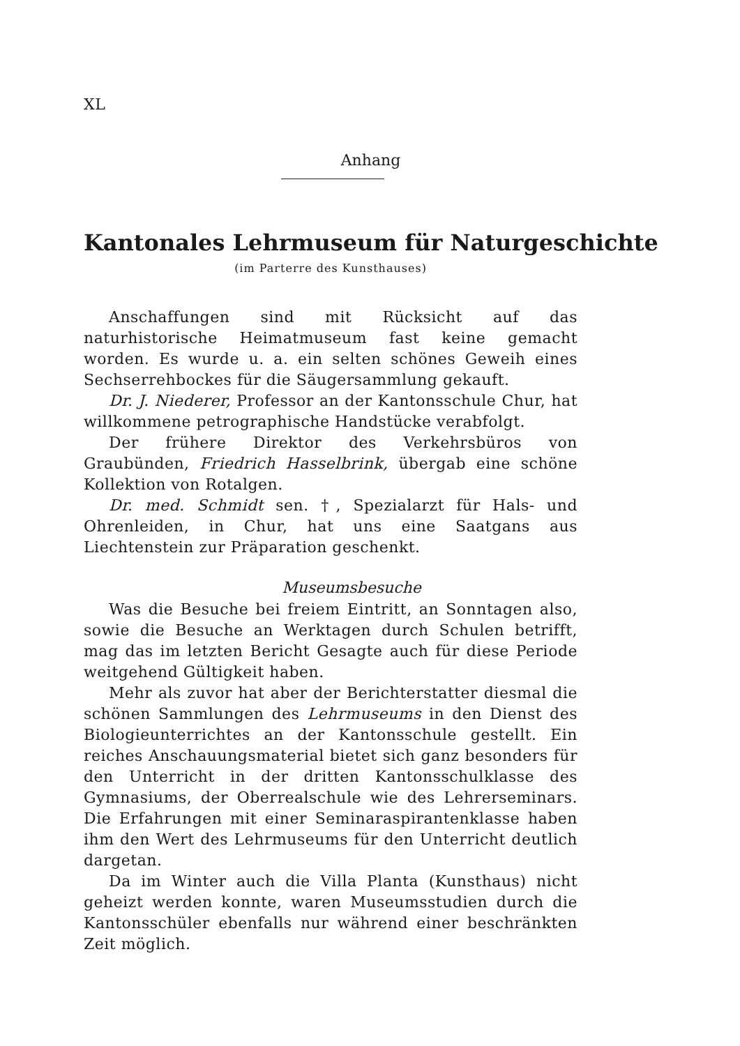XL
Anhang
Kantonales Lehrmuseum für Naturgeschichte
(im Parterre des Kunsthauses)
Anschaffungen sind mit Rücksicht auf das naturhistorische Heimatmuseum fast keine gemacht worden. Es wurde u. a. ein selten schönes Geweih eines Sechserrehbockes für die Säugersammlung gekauft.
Dr. J. Niederer, Professor an der Kantonsschule Chur, hat willkommene petrographische Handstücke verabfolgt.
Der frühere Direktor des Verkehrsbüros von Graubünden, Friedrich Hasselbrink, übergab eine schöne Kollektion von Rotalgen.
Dr. med. Schmidt sen. †, Spezialarzt für Hals- und Ohrenleiden, in Chur, hat uns eine Saatgans aus Liechtenstein zur Präparation geschenkt.
Museumsbesuche
Was die Besuche bei freiem Eintritt, an Sonntagen also, sowie die Besuche an Werktagen durch Schulen betrifft, mag das im letzten Bericht Gesagte auch für diese Periode weitgehend Gültigkeit haben.
Mehr als zuvor hat aber der Berichterstatter diesmal die schönen Sammlungen des Lehrmuseums in den Dienst des Biologieunterrichtes an der Kantonsschule gestellt. Ein reiches Anschauungsmaterial bietet sich ganz besonders für den Unterricht in der dritten Kantonsschulklasse des Gymnasiums, der Oberrealschule wie des Lehrerseminars. Die Erfahrungen mit einer Seminaraspirantenklasse haben ihm den Wert des Lehrmuseums für den Unterricht deutlich dargetan.
Da im Winter auch die Villa Planta (Kunsthaus) nicht geheizt werden konnte, waren Museumsstudien durch die Kantonsschüler ebenfalls nur während einer beschränkten Zeit möglich.